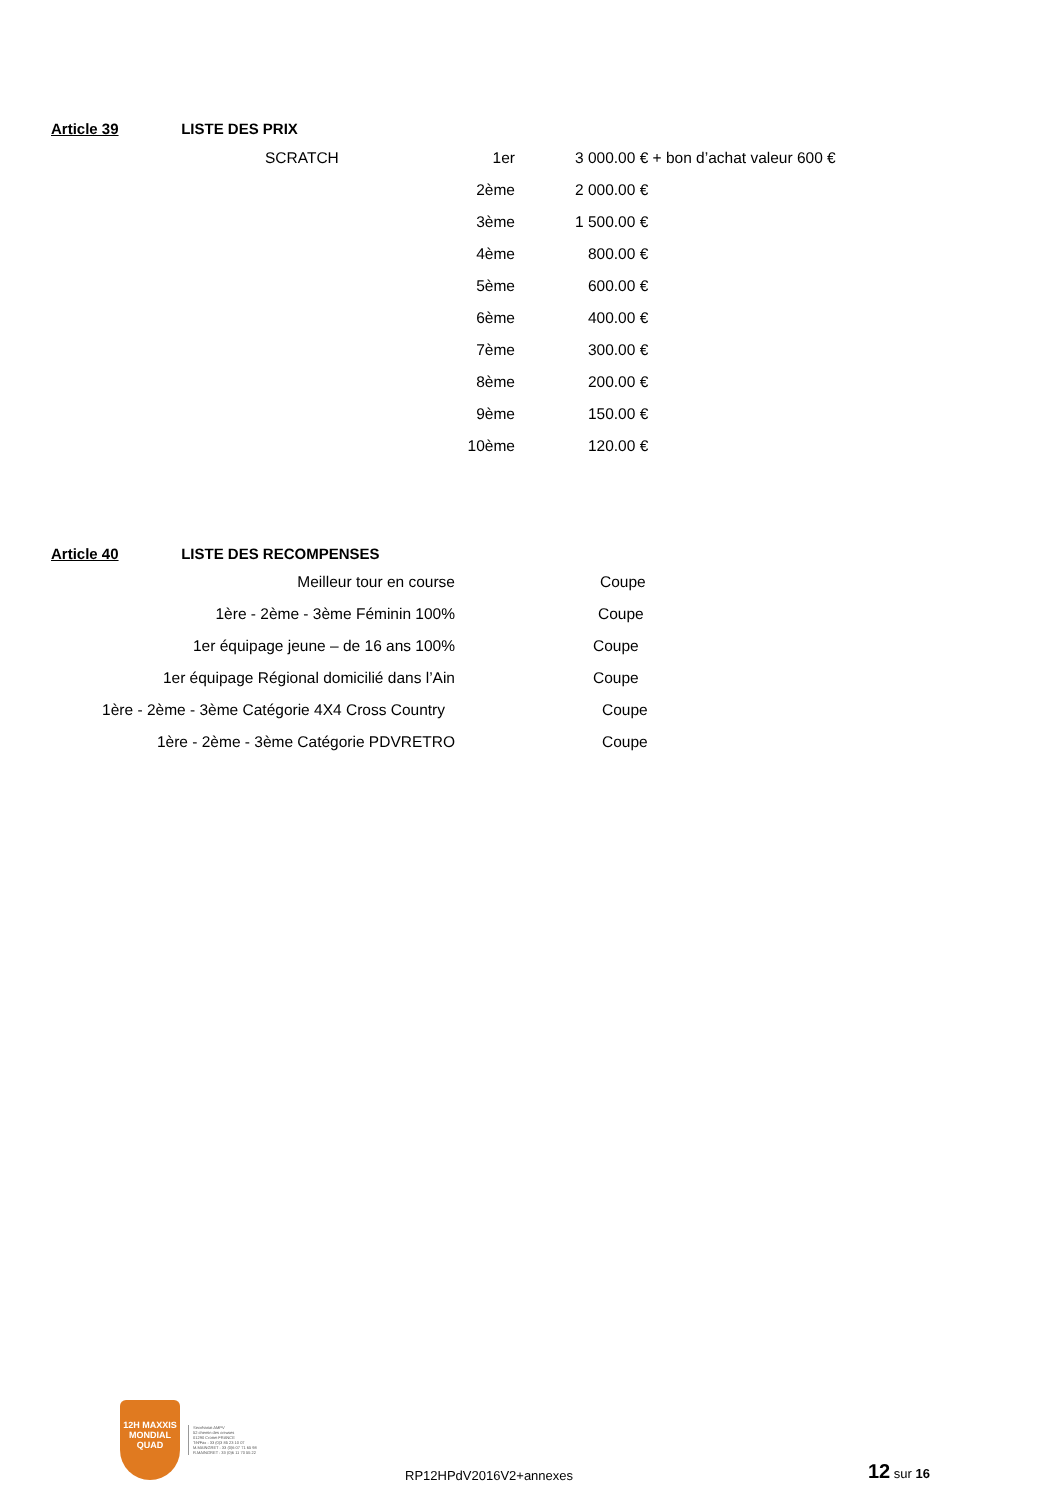Article 39 LISTE DES PRIX
| SCRATCH | 1er | | 3 000.00 € + bon d’achat valeur 600 € |
| | 2ème | | 2 000.00 € |
| | 3ème | | 1 500.00 € |
| | 4ème | | 800.00 € |
| | 5ème | | 600.00 € |
| | 6ème | | 400.00 € |
| | 7ème | | 300.00 € |
| | 8ème | | 200.00 € |
| | 9ème | | 150.00 € |
| | 10ème | | 120.00 € |
Article 40 LISTE DES RECOMPENSES
| Meilleur tour en course | Coupe |
| 1ère - 2ème - 3ème Féminin 100% | Coupe |
| 1er équipage jeune – de 16 ans 100% | Coupe |
| 1er équipage Régional domicilié dans l’Ain | Coupe |
| 1ère - 2ème - 3ème Catégorie 4X4 Cross Country | Coupe |
| 1ère - 2ème - 3ème Catégorie PDVRETRO | Coupe |
12H MAXXIS MONDIAL QUAD
Secrétariat AMPV
52 chemin des creuses
01290 Crottet FRANCE
Tél/Fax : 33 (0)3 85 23 10 07
M.MAINGRET : 33 (0)6 07 71 65 98
R.MAINGRET : 33 (0)6 11 70 55 22
RP12HPdV2016V2+annexes
12 sur 16